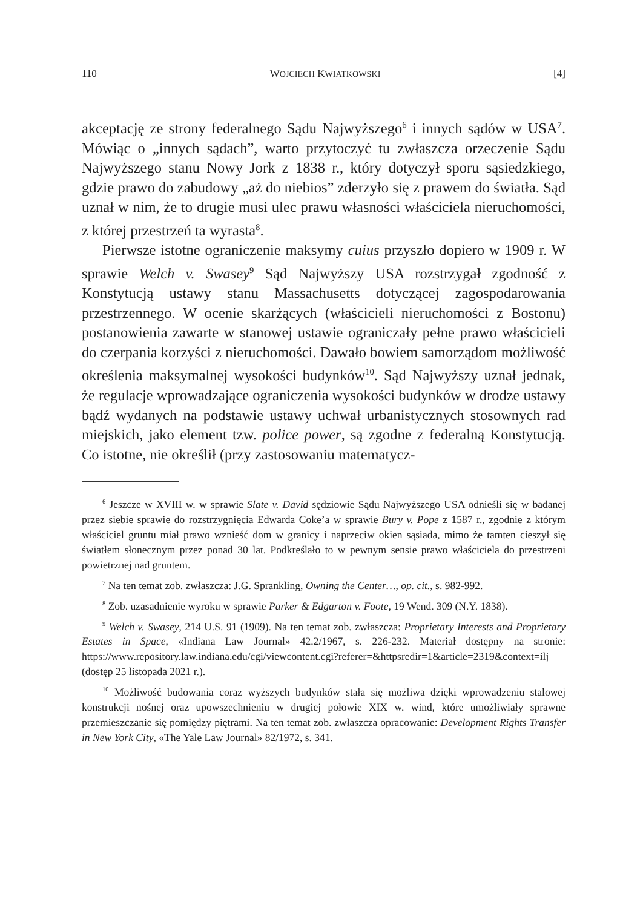110 WOJCIECH KWIATKOWSKI [4]
akceptację ze strony federalnego Sądu Najwyższego<sup>6</sup> i innych sądów w USA<sup>7</sup>. Mówiąc o „innych sądach”, warto przytoczyć tu zwłaszcza orzeczenie Sądu Najwyższego stanu Nowy Jork z 1838 r., który dotyczył sporu sąsiedzkiego, gdzie prawo do zabudowy „aż do niebios” zderzyło się z prawem do światła. Sąd uznał w nim, że to drugie musi ulec prawu własności właściciela nieruchomości, z której przestrzeń ta wyrasta<sup>8</sup>.
Pierwsze istotne ograniczenie maksymy cuius przyszło dopiero w 1909 r. W sprawie Welch v. Swasey<sup>9</sup> Sąd Najwyższy USA rozstrzygał zgodność z Konstytucją ustawy stanu Massachusetts dotyczącej zagospodarowania przestrzennego. W ocenie skarżących (właścicieli nieruchomości z Bostonu) postanowienia zawarte w stanowej ustawie ograniczały pełne prawo właścicieli do czerpania korzyści z nieruchomości. Dawało bowiem samorządom możliwość określenia maksymalnej wysokości budynków<sup>10</sup>. Sąd Najwyższy uznał jednak, że regulacje wprowadzające ograniczenia wysokości budynków w drodze ustawy bądź wydanych na podstawie ustawy uchwał urbanistycznych stosownych rad miejskich, jako element tzw. police power, są zgodne z federalną Konstytucją. Co istotne, nie określił (przy zastosowaniu matematycz-
<sup>6</sup> Jeszcze w XVIII w. w sprawie Slate v. David sędziowie Sądu Najwyższego USA odnieśli się w badanej przez siebie sprawie do rozstrzygnięcia Edwarda Coke’a w sprawie Bury v. Pope z 1587 r., zgodnie z którym właściciel gruntu miał prawo wznieść dom w granicy i naprzeciw okien sąsiada, mimo że tamten cieszył się światłem słonecznym przez ponad 30 lat. Podkreślało to w pewnym sensie prawo właściciela do przestrzeni powietrznej nad gruntem.
<sup>7</sup> Na ten temat zob. zwłaszcza: J.G. Sprankling, Owning the Center…, op. cit., s. 982-992.
<sup>8</sup> Zob. uzasadnienie wyroku w sprawie Parker & Edgarton v. Foote, 19 Wend. 309 (N.Y. 1838).
<sup>9</sup> Welch v. Swasey, 214 U.S. 91 (1909). Na ten temat zob. zwłaszcza: Proprietary Interests and Proprietary Estates in Space, «Indiana Law Journal» 42.2/1967, s. 226-232. Materiał dostępny na stronie: https://www.repository.law.indiana.edu/cgi/viewcontent.cgi?referer=&httpsredir=1&article=2319&context=ilj (dostęp 25 listopada 2021 r.).
<sup>10</sup> Możliwość budowania coraz wyższych budynków stała się możliwa dzięki wprowadzeniu stalowej konstrukcji nośnej oraz upowszechnieniu w drugiej połowie XIX w. wind, które umożliwiały sprawne przemieszczanie się pomiędzy piętrami. Na ten temat zob. zwłaszcza opracowanie: Development Rights Transfer in New York City, «The Yale Law Journal» 82/1972, s. 341.